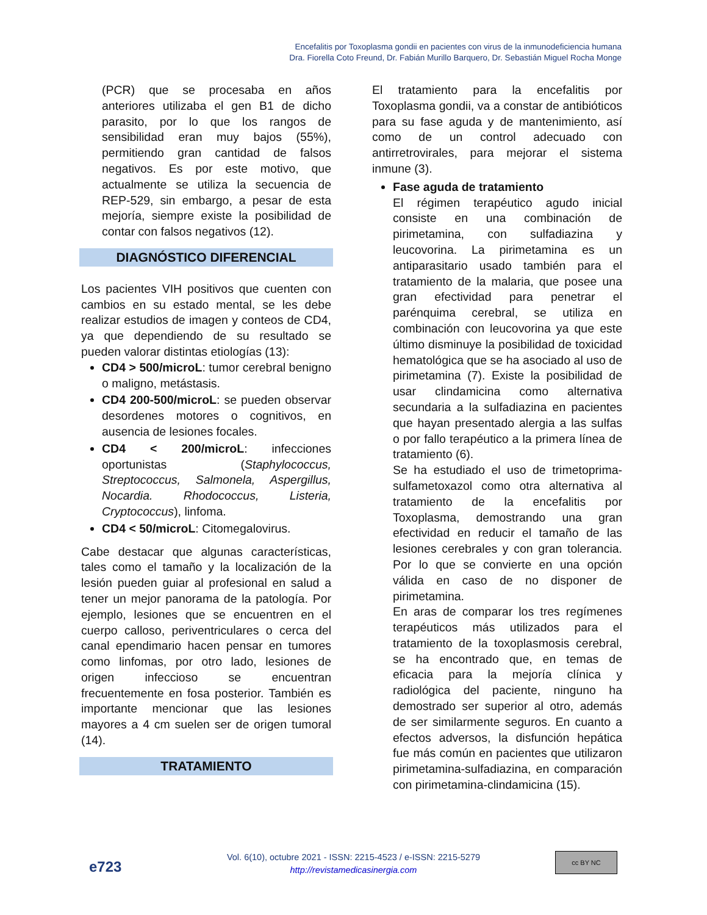Encefalitis por Toxoplasma gondii en pacientes con virus de la inmunodeficiencia humana
Dra. Fiorella Coto Freund, Dr. Fabián Murillo Barquero, Dr. Sebastián Miguel Rocha Monge
(PCR) que se procesaba en años anteriores utilizaba el gen B1 de dicho parasito, por lo que los rangos de sensibilidad eran muy bajos (55%), permitiendo gran cantidad de falsos negativos. Es por este motivo, que actualmente se utiliza la secuencia de REP-529, sin embargo, a pesar de esta mejoría, siempre existe la posibilidad de contar con falsos negativos (12).
DIAGNÓSTICO DIFERENCIAL
Los pacientes VIH positivos que cuenten con cambios en su estado mental, se les debe realizar estudios de imagen y conteos de CD4, ya que dependiendo de su resultado se pueden valorar distintas etiologías (13):
CD4 > 500/microL: tumor cerebral benigno o maligno, metástasis.
CD4 200-500/microL: se pueden observar desordenes motores o cognitivos, en ausencia de lesiones focales.
CD4 < 200/microL: infecciones oportunistas (Staphylococcus, Streptococcus, Salmonela, Aspergillus, Nocardia. Rhodococcus, Listeria, Cryptococcus), linfoma.
CD4 < 50/microL: Citomegalovirus.
Cabe destacar que algunas características, tales como el tamaño y la localización de la lesión pueden guiar al profesional en salud a tener un mejor panorama de la patología. Por ejemplo, lesiones que se encuentren en el cuerpo calloso, periventriculares o cerca del canal ependimario hacen pensar en tumores como linfomas, por otro lado, lesiones de origen infeccioso se encuentran frecuentemente en fosa posterior. También es importante mencionar que las lesiones mayores a 4 cm suelen ser de origen tumoral (14).
TRATAMIENTO
El tratamiento para la encefalitis por Toxoplasma gondii, va a constar de antibióticos para su fase aguda y de mantenimiento, así como de un control adecuado con antirretrovirales, para mejorar el sistema inmune (3).
Fase aguda de tratamiento
El régimen terapéutico agudo inicial consiste en una combinación de pirimetamina, con sulfadiazina y leucovorina. La pirimetamina es un antiparasitario usado también para el tratamiento de la malaria, que posee una gran efectividad para penetrar el parénquima cerebral, se utiliza en combinación con leucovorina ya que este último disminuye la posibilidad de toxicidad hematológica que se ha asociado al uso de pirimetamina (7). Existe la posibilidad de usar clindamicina como alternativa secundaria a la sulfadiazina en pacientes que hayan presentado alergia a las sulfas o por fallo terapéutico a la primera línea de tratamiento (6).
Se ha estudiado el uso de trimetoprima-sulfametoxazol como otra alternativa al tratamiento de la encefalitis por Toxoplasma, demostrando una gran efectividad en reducir el tamaño de las lesiones cerebrales y con gran tolerancia. Por lo que se convierte en una opción válida en caso de no disponer de pirimetamina.
En aras de comparar los tres regímenes terapéuticos más utilizados para el tratamiento de la toxoplasmosis cerebral, se ha encontrado que, en temas de eficacia para la mejoría clínica y radiológica del paciente, ninguno ha demostrado ser superior al otro, además de ser similarmente seguros. En cuanto a efectos adversos, la disfunción hepática fue más común en pacientes que utilizaron pirimetamina-sulfadiazina, en comparación con pirimetamina-clindamicina (15).
e723
Vol. 6(10), octubre 2021 - ISSN: 2215-4523 / e-ISSN: 2215-5279
http://revistamedicasinergia.com
cc BY NC